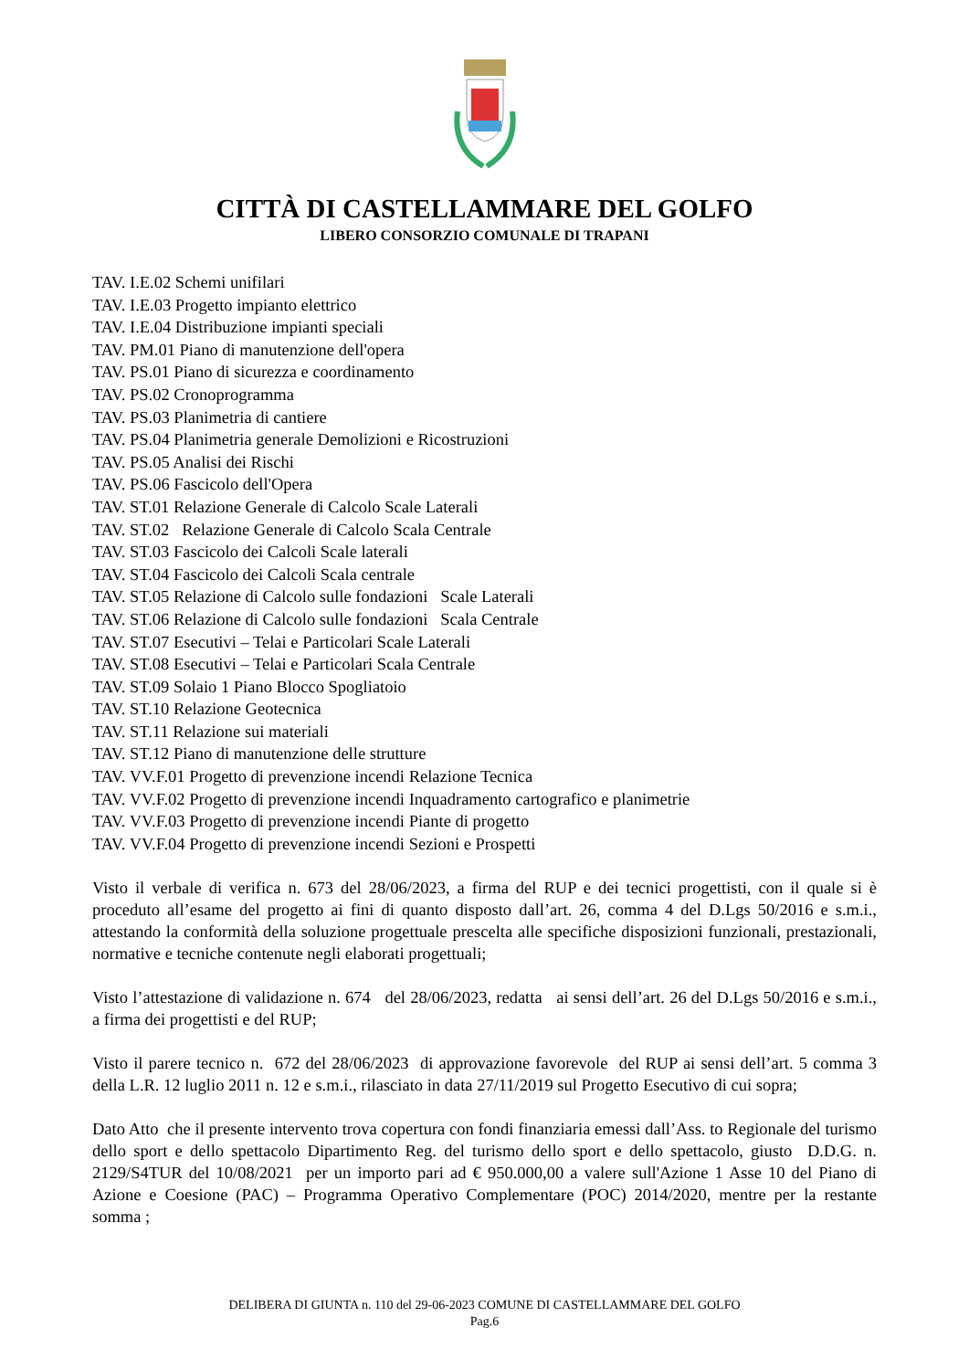CITTÀ DI CASTELLAMMARE DEL GOLFO
LIBERO CONSORZIO COMUNALE DI TRAPANI
TAV. I.E.02 Schemi unifilari
TAV. I.E.03 Progetto impianto elettrico
TAV. I.E.04 Distribuzione impianti speciali
TAV. PM.01 Piano di manutenzione dell'opera
TAV. PS.01 Piano di sicurezza e coordinamento
TAV. PS.02 Cronoprogramma
TAV. PS.03 Planimetria di cantiere
TAV. PS.04 Planimetria generale Demolizioni e Ricostruzioni
TAV. PS.05 Analisi dei Rischi
TAV. PS.06 Fascicolo dell'Opera
TAV. ST.01 Relazione Generale di Calcolo Scale Laterali
TAV. ST.02 Relazione Generale di Calcolo Scala Centrale
TAV. ST.03 Fascicolo dei Calcoli Scale laterali
TAV. ST.04 Fascicolo dei Calcoli Scala centrale
TAV. ST.05 Relazione di Calcolo sulle fondazioni Scale Laterali
TAV. ST.06 Relazione di Calcolo sulle fondazioni Scala Centrale
TAV. ST.07 Esecutivi – Telai e Particolari Scale Laterali
TAV. ST.08 Esecutivi – Telai e Particolari Scala Centrale
TAV. ST.09 Solaio 1 Piano Blocco Spogliatoio
TAV. ST.10 Relazione Geotecnica
TAV. ST.11 Relazione sui materiali
TAV. ST.12 Piano di manutenzione delle strutture
TAV. VV.F.01 Progetto di prevenzione incendi Relazione Tecnica
TAV. VV.F.02 Progetto di prevenzione incendi Inquadramento cartografico e planimetrie
TAV. VV.F.03 Progetto di prevenzione incendi Piante di progetto
TAV. VV.F.04 Progetto di prevenzione incendi Sezioni e Prospetti
Visto il verbale di verifica n. 673 del 28/06/2023, a firma del RUP e dei tecnici progettisti, con il quale si è proceduto all’esame del progetto ai fini di quanto disposto dall’art. 26, comma 4 del D.Lgs 50/2016 e s.m.i., attestando la conformità della soluzione progettuale prescelta alle specifiche disposizioni funzionali, prestazionali, normative e tecniche contenute negli elaborati progettuali;
Visto l’attestazione di validazione n. 674 del 28/06/2023, redatta ai sensi dell’art. 26 del D.Lgs 50/2016 e s.m.i., a firma dei progettisti e del RUP;
Visto il parere tecnico n. 672 del 28/06/2023 di approvazione favorevole del RUP ai sensi dell’art. 5 comma 3 della L.R. 12 luglio 2011 n. 12 e s.m.i., rilasciato in data 27/11/2019 sul Progetto Esecutivo di cui sopra;
Dato Atto che il presente intervento trova copertura con fondi finanziaria emessi dall’Ass. to Regionale del turismo dello sport e dello spettacolo Dipartimento Reg. del turismo dello sport e dello spettacolo, giusto D.D.G. n. 2129/S4TUR del 10/08/2021 per un importo pari ad € 950.000,00 a valere sull'Azione 1 Asse 10 del Piano di Azione e Coesione (PAC) – Programma Operativo Complementare (POC) 2014/2020, mentre per la restante somma ;
DELIBERA DI GIUNTA n. 110 del 29-06-2023 COMUNE DI CASTELLAMMARE DEL GOLFO
Pag.6